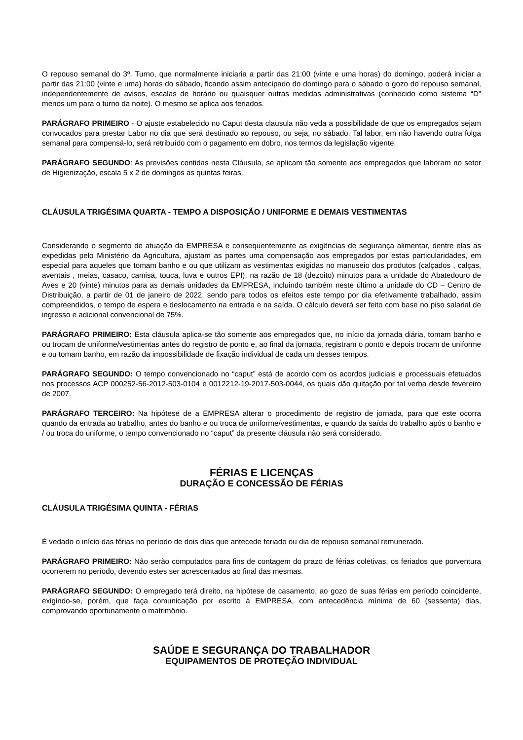O repouso semanal do 3º. Turno, que normalmente iniciaria a partir das 21:00 (vinte e uma horas) do domingo, poderá iniciar a partir das 21:00 (vinte e uma) horas do sábado, ficando assim antecipado do domingo para o sábado o gozo do repouso semanal, independentemente de avisos, escalas de horário ou quaisquer outras medidas administrativas (conhecido como sistema “D” menos um para o turno da noite). O mesmo se aplica aos feriados.
PARÁGRAFO PRIMEIRO - O ajuste estabelecido no Caput desta clausula não veda a possibilidade de que os empregados sejam convocados para prestar Labor no dia que será destinado ao repouso, ou seja, no sábado. Tal labor, em não havendo outra folga semanal para compensá-lo, será retribuído com o pagamento em dobro, nos termos da legislação vigente.
PARÁGRAFO SEGUNDO: As previsões contidas nesta Cláusula, se aplicam tão somente aos empregados que laboram no setor de Higienização, escala 5 x 2 de domingos as quintas feiras.
CLÁUSULA TRIGÉSIMA QUARTA - TEMPO A DISPOSIÇÃO / UNIFORME E DEMAIS VESTIMENTAS
Considerando o segmento de atuação da EMPRESA e consequentemente as exigências de segurança alimentar, dentre elas as expedidas pelo Ministério da Agricultura, ajustam as partes uma compensação aos empregados por estas particularidades, em especial para aqueles que tomam banho e ou que utilizam as vestimentas exigidas no manuseio dos produtos (calçados , calças, aventais , meias, casaco, camisa, touca, luva e outros EPI), na razão de 18 (dezoito) minutos para a unidade do Abatedouro de Aves e 20 (vinte) minutos para as demais unidades da EMPRESA, incluindo também neste último a unidade do CD – Centro de Distribuição, a partir de 01 de janeiro de 2022, sendo para todos os efeitos este tempo por dia efetivamente trabalhado, assim compreendidos, o tempo de espera e deslocamento na entrada e na saída. O cálculo deverá ser feito com base no piso salarial de ingresso e adicional convencional de 75%.
PARÁGRAFO PRIMEIRO: Esta cláusula aplica-se tão somente aos empregados que, no início da jornada diária, tomam banho e ou trocam de uniforme/vestimentas antes do registro de ponto e, ao final da jornada, registram o ponto e depois trocam de uniforme e ou tomam banho, em razão da impossibilidade de fixação individual de cada um desses tempos.
PARÁGRAFO SEGUNDO: O tempo convencionado no “caput” está de acordo com os acordos judiciais e processuais efetuados nos processos ACP 000252-56-2012-503-0104 e 0012212-19-2017-503-0044, os quais dão quitação por tal verba desde fevereiro de 2007.
PARÁGRAFO TERCEIRO: Na hipótese de a EMPRESA alterar o procedimento de registro de jornada, para que este ocorra quando da entrada ao trabalho, antes do banho e ou troca de uniforme/vestimentas, e quando da saída do trabalho após o banho e / ou troca do uniforme, o tempo convencionado no “caput” da presente cláusula não será considerado.
FÉRIAS E LICENÇAS
DURAÇÃO E CONCESSÃO DE FÉRIAS
CLÁUSULA TRIGÉSIMA QUINTA - FÉRIAS
É vedado o início das férias no período de dois dias que antecede feriado ou dia de repouso semanal remunerado.
PARÁGRAFO PRIMEIRO: Não serão computados para fins de contagem do prazo de férias coletivas, os feriados que porventura ocorrerem no período, devendo estes ser acrescentados ao final das mesmas.
PARÁGRAFO SEGUNDO: O empregado terá direito, na hipótese de casamento, ao gozo de suas férias em período coincidente, exigindo-se, porém, que faça comunicação por escrito à EMPRESA, com antecedência mínima de 60 (sessenta) dias, comprovando oportunamente o matrimônio.
SAÚDE E SEGURANÇA DO TRABALHADOR
EQUIPAMENTOS DE PROTEÇÃO INDIVIDUAL